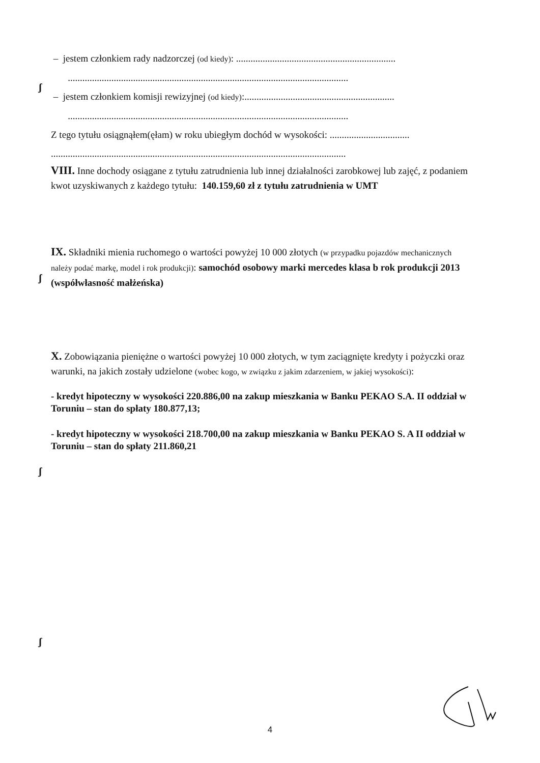– jestem członkiem rady nadzorczej (od kiedy): ..................................................................
....................................................................................................................
– jestem członkiem komisji rewizyjnej (od kiedy):..............................................................
....................................................................................................................
Z tego tytułu osiągnąłem(ęłam) w roku ubiegłym dochód w wysokości: .................................
..........................................................................................................................
VIII. Inne dochody osiągane z tytułu zatrudnienia lub innej działalności zarobkowej lub zajęć, z podaniem kwot uzyskiwanych z każdego tytułu: 140.159,60 zł z tytułu zatrudnienia w UMT
ʃ
IX. Składniki mienia ruchomego o wartości powyżej 10 000 złotych (w przypadku pojazdów mechanicznych należy podać markę, model i rok produkcji): samochód osobowy marki mercedes klasa b rok produkcji 2013 (współwłasność małżeńska)
ʃ
X. Zobowiązania pieniężne o wartości powyżej 10 000 złotych, w tym zaciągnięte kredyty i pożyczki oraz warunki, na jakich zostały udzielone (wobec kogo, w związku z jakim zdarzeniem, w jakiej wysokości):
- kredyt hipoteczny w wysokości 220.886,00 na zakup mieszkania w Banku PEKAO S.A. II oddział w Toruniu – stan do spłaty 180.877,13;
- kredyt hipoteczny w wysokości 218.700,00 na zakup mieszkania w Banku PEKAO S. A II oddział w Toruniu – stan do spłaty 211.860,21
ʃ
ʃ
4